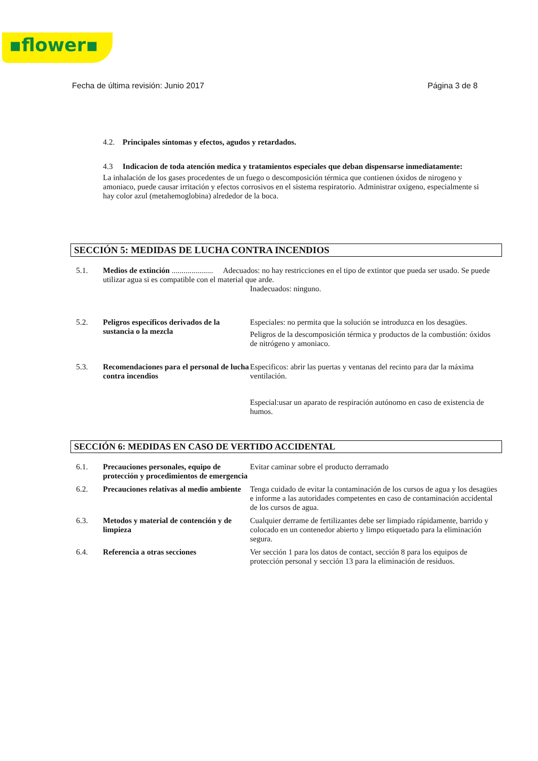▪flower▪
Fecha de última revisión: Junio 2017 Página 3 de 8
4.2. Principales síntomas y efectos, agudos y retardados.
4.3 Indicacion de toda atención medica y tratamientos especiales que deban dispensarse inmediatamente:
La inhalación de los gases procedentes de un fuego o descomposición térmica que contienen óxidos de nirogeno y amoniaco, puede causar irritación y efectos corrosivos en el sistema respiratorio. Administrar oxigeno, especialmente si hay color azul (metahemoglobina) alrededor de la boca.
SECCIÓN 5: MEDIDAS DE LUCHA CONTRA INCENDIOS
5.1. Medios de extinción ..................... Adecuados: no hay restricciones en el tipo de extintor que pueda ser usado. Se puede utilizar agua si es compatible con el material que arde.
Inadecuados: ninguno.
5.2. Peligros específicos derivados de la sustancia o la mezcla
Especiales: no permita que la solución se introduzca en los desagües.
Peligros de la descomposición térmica y productos de la combustión: óxidos de nitrógeno y amoniaco.
5.3. Recomendaciones para el personal de lucha contra incendios
Especificos: abrir las puertas y ventanas del recinto para dar la máxima ventilación.
Especial:usar un aparato de respiración autónomo en caso de existencia de humos.
SECCIÓN 6: MEDIDAS EN CASO DE VERTIDO ACCIDENTAL
6.1. Precauciones personales, equipo de protección y procedimientos de emergencia
Evitar caminar sobre el producto derramado
6.2. Precauciones relativas al medio ambiente
Tenga cuidado de evitar la contaminación de los cursos de agua y los desagües e informe a las autoridades competentes en caso de contaminación accidental de los cursos de agua.
6.3. Metodos y material de contención y de limpieza
Cualquier derrame de fertilizantes debe ser limpiado rápidamente, barrido y colocado en un contenedor abierto y limpo etiquetado para la eliminación segura.
6.4. Referencia a otras secciones Ver sección 1 para los datos de contact, sección 8 para los equipos de protección personal y sección 13 para la eliminación de residuos.